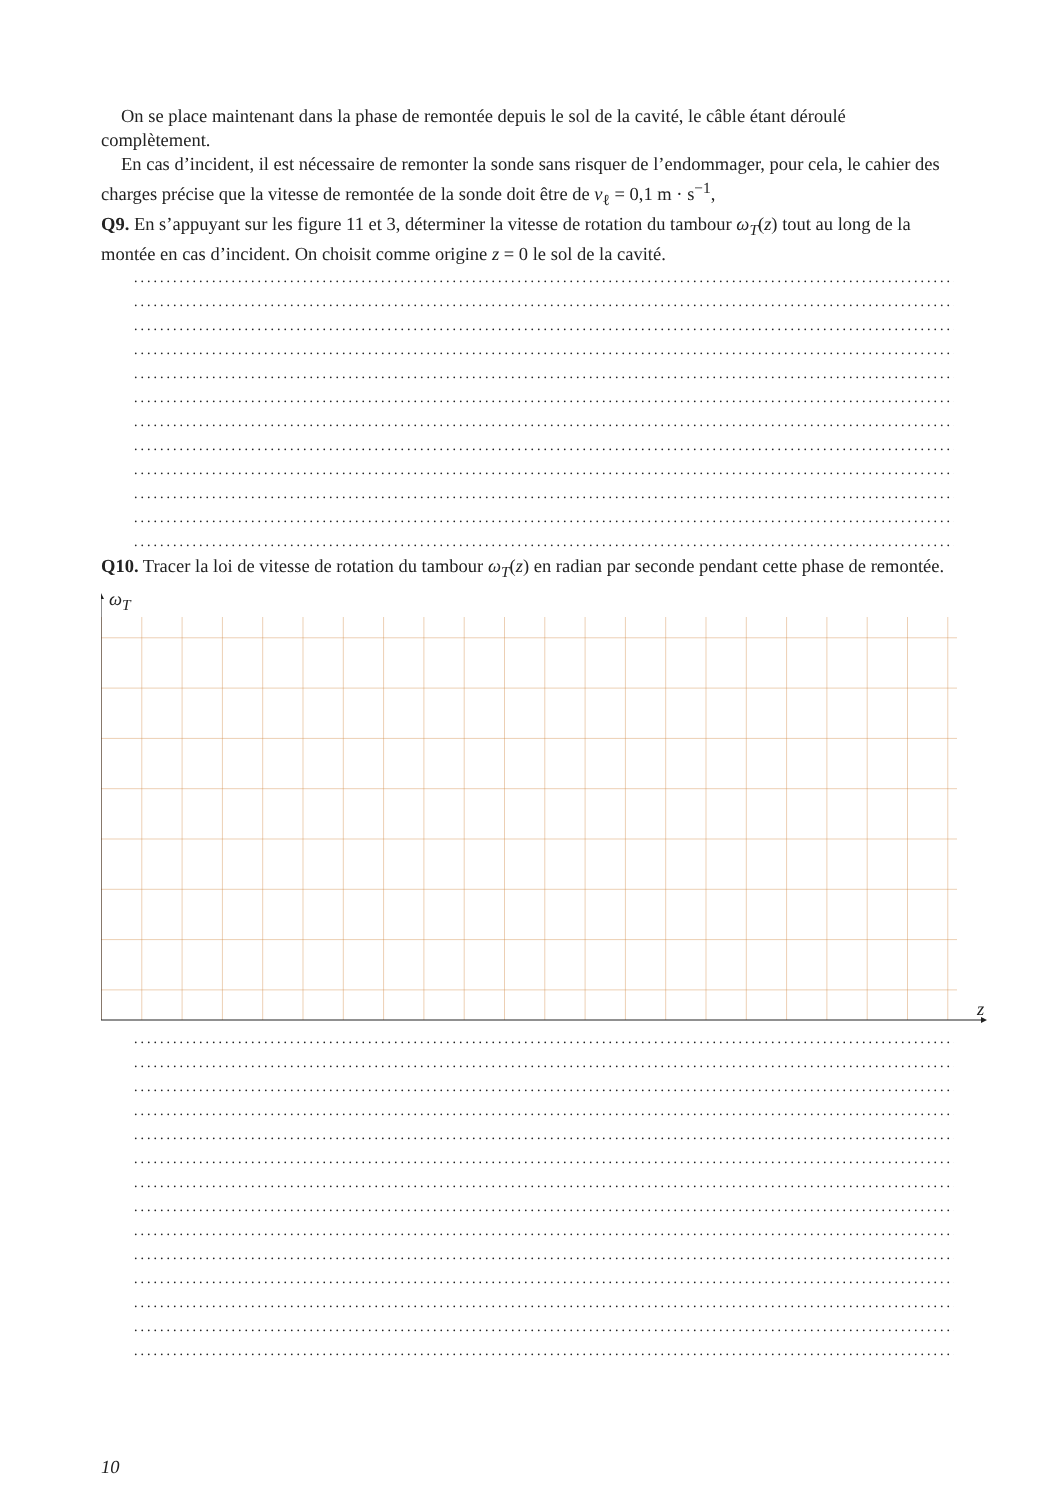On se place maintenant dans la phase de remontée depuis le sol de la cavité, le câble étant déroulé complètement.
En cas d’incident, il est nécessaire de remonter la sonde sans risquer de l’endommager, pour cela, le cahier des charges précise que la vitesse de remontée de la sonde doit être de v<sub>ℓ</sub> = 0,1 m · s<sup>−1</sup>,
Q9. En s’appuyant sur les figure 11 et 3, déterminer la vitesse de rotation du tambour ω<sub>T</sub>(z) tout au long de la montée en cas d’incident. On choisit comme origine z = 0 le sol de la cavité.
..................................................................................................................................
..................................................................................................................................
..................................................................................................................................
..................................................................................................................................
..................................................................................................................................
..................................................................................................................................
..................................................................................................................................
..................................................................................................................................
..................................................................................................................................
..................................................................................................................................
..................................................................................................................................
..................................................................................................................................
Q10. Tracer la loi de vitesse de rotation du tambour ω<sub>T</sub>(z) en radian par seconde pendant cette phase de remontée.
ω<sub>T</sub>
z
..................................................................................................................................
..................................................................................................................................
..................................................................................................................................
..................................................................................................................................
..................................................................................................................................
..................................................................................................................................
..................................................................................................................................
..................................................................................................................................
..................................................................................................................................
..................................................................................................................................
..................................................................................................................................
..................................................................................................................................
..................................................................................................................................
..................................................................................................................................
10